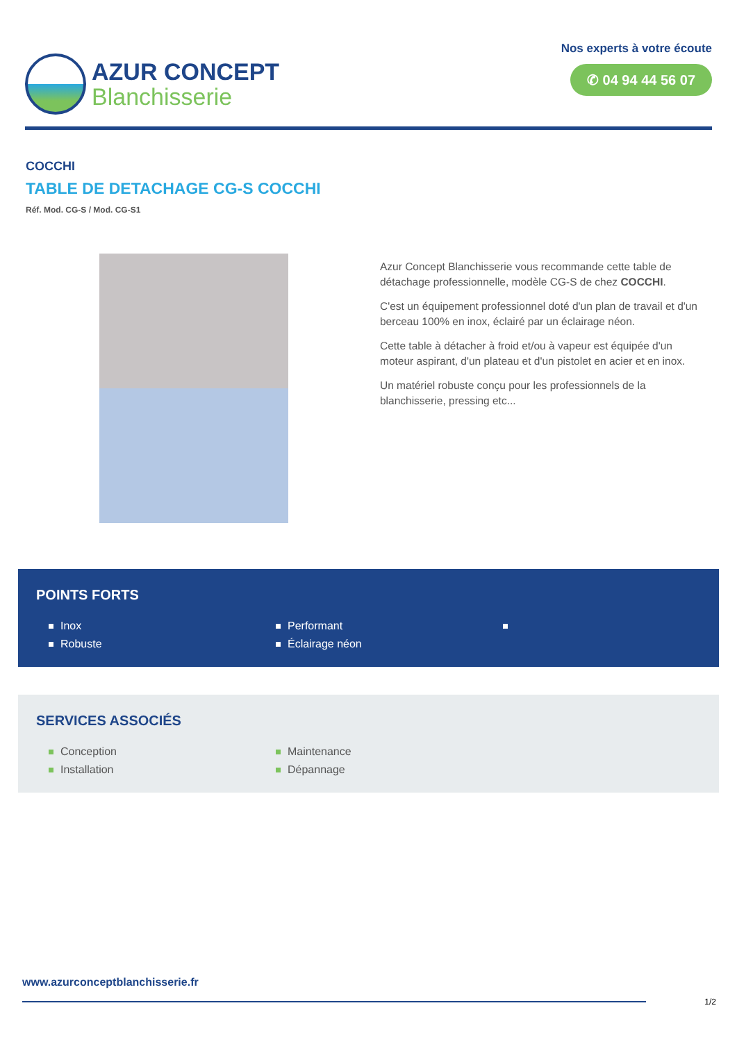AZUR CONCEPT
Blanchisserie
Nos experts à votre écoute
✆ 04 94 44 56 07
COCCHI
TABLE DE DETACHAGE CG-S COCCHI
Réf. Mod. CG-S / Mod. CG-S1
Azur Concept Blanchisserie vous recommande cette table de détachage professionnelle, modèle CG-S de chez COCCHI.
C'est un équipement professionnel doté d'un plan de travail et d'un berceau 100% en inox, éclairé par un éclairage néon.
Cette table à détacher à froid et/ou à vapeur est équipée d'un moteur aspirant, d'un plateau et d'un pistolet en acier et en inox.
Un matériel robuste conçu pour les professionnels de la blanchisserie, pressing etc...
POINTS FORTS
Inox
Performant
Robuste
Éclairage néon
SERVICES ASSOCIÉS
Conception
Maintenance
Installation
Dépannage
www.azurconceptblanchisserie.fr
1/2